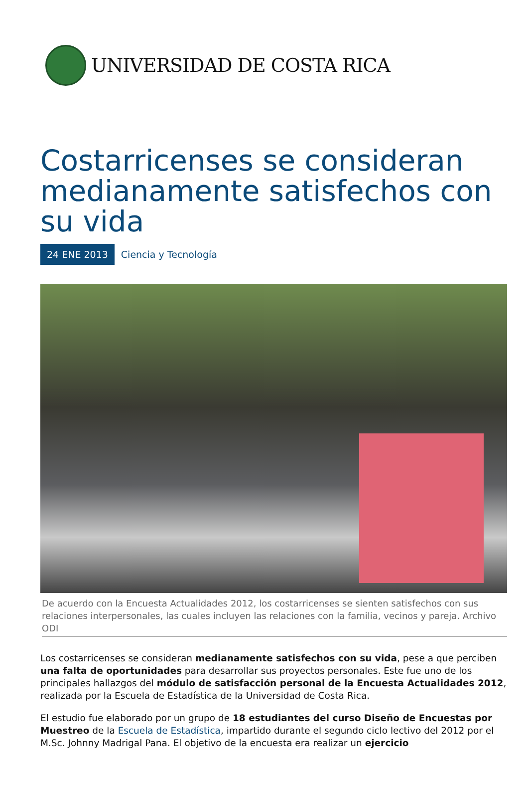UNIVERSIDAD DE COSTA RICA
Costarricenses se consideran medianamente satisfechos con su vida
24 ENE 2013 Ciencia y Tecnología
De acuerdo con la Encuesta Actualidades 2012, los costarricenses se sienten satisfechos con sus relaciones interpersonales, las cuales incluyen las relaciones con la familia, vecinos y pareja. Archivo ODI
Los costarricenses se consideran medianamente satisfechos con su vida, pese a que perciben una falta de oportunidades para desarrollar sus proyectos personales. Este fue uno de los principales hallazgos del módulo de satisfacción personal de la Encuesta Actualidades 2012, realizada por la Escuela de Estadística de la Universidad de Costa Rica.
El estudio fue elaborado por un grupo de 18 estudiantes del curso Diseño de Encuestas por Muestreo de la Escuela de Estadística, impartido durante el segundo ciclo lectivo del 2012 por el M.Sc. Johnny Madrigal Pana. El objetivo de la encuesta era realizar un ejercicio